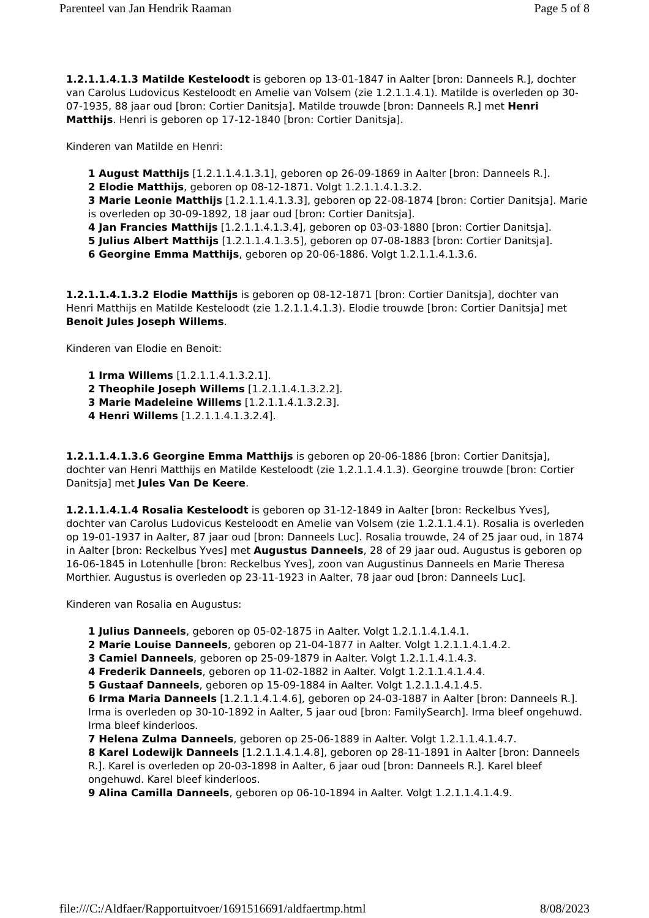Parenteel van Jan Hendrik Raaman Page 5 of 8
1.2.1.1.4.1.3 Matilde Kesteloodt is geboren op 13-01-1847 in Aalter [bron: Danneels R.], dochter van Carolus Ludovicus Kesteloodt en Amelie van Volsem (zie 1.2.1.1.4.1). Matilde is overleden op 30-07-1935, 88 jaar oud [bron: Cortier Danitsja]. Matilde trouwde [bron: Danneels R.] met Henri Matthijs. Henri is geboren op 17-12-1840 [bron: Cortier Danitsja].
Kinderen van Matilde en Henri:
1 August Matthijs [1.2.1.1.4.1.3.1], geboren op 26-09-1869 in Aalter [bron: Danneels R.].
2 Elodie Matthijs, geboren op 08-12-1871. Volgt 1.2.1.1.4.1.3.2.
3 Marie Leonie Matthijs [1.2.1.1.4.1.3.3], geboren op 22-08-1874 [bron: Cortier Danitsja]. Marie is overleden op 30-09-1892, 18 jaar oud [bron: Cortier Danitsja].
4 Jan Francies Matthijs [1.2.1.1.4.1.3.4], geboren op 03-03-1880 [bron: Cortier Danitsja].
5 Julius Albert Matthijs [1.2.1.1.4.1.3.5], geboren op 07-08-1883 [bron: Cortier Danitsja].
6 Georgine Emma Matthijs, geboren op 20-06-1886. Volgt 1.2.1.1.4.1.3.6.
1.2.1.1.4.1.3.2 Elodie Matthijs is geboren op 08-12-1871 [bron: Cortier Danitsja], dochter van Henri Matthijs en Matilde Kesteloodt (zie 1.2.1.1.4.1.3). Elodie trouwde [bron: Cortier Danitsja] met Benoit Jules Joseph Willems.
Kinderen van Elodie en Benoit:
1 Irma Willems [1.2.1.1.4.1.3.2.1].
2 Theophile Joseph Willems [1.2.1.1.4.1.3.2.2].
3 Marie Madeleine Willems [1.2.1.1.4.1.3.2.3].
4 Henri Willems [1.2.1.1.4.1.3.2.4].
1.2.1.1.4.1.3.6 Georgine Emma Matthijs is geboren op 20-06-1886 [bron: Cortier Danitsja], dochter van Henri Matthijs en Matilde Kesteloodt (zie 1.2.1.1.4.1.3). Georgine trouwde [bron: Cortier Danitsja] met Jules Van De Keere.
1.2.1.1.4.1.4 Rosalia Kesteloodt is geboren op 31-12-1849 in Aalter [bron: Reckelbus Yves], dochter van Carolus Ludovicus Kesteloodt en Amelie van Volsem (zie 1.2.1.1.4.1). Rosalia is overleden op 19-01-1937 in Aalter, 87 jaar oud [bron: Danneels Luc]. Rosalia trouwde, 24 of 25 jaar oud, in 1874 in Aalter [bron: Reckelbus Yves] met Augustus Danneels, 28 of 29 jaar oud. Augustus is geboren op 16-06-1845 in Lotenhulle [bron: Reckelbus Yves], zoon van Augustinus Danneels en Marie Theresa Morthier. Augustus is overleden op 23-11-1923 in Aalter, 78 jaar oud [bron: Danneels Luc].
Kinderen van Rosalia en Augustus:
1 Julius Danneels, geboren op 05-02-1875 in Aalter. Volgt 1.2.1.1.4.1.4.1.
2 Marie Louise Danneels, geboren op 21-04-1877 in Aalter. Volgt 1.2.1.1.4.1.4.2.
3 Camiel Danneels, geboren op 25-09-1879 in Aalter. Volgt 1.2.1.1.4.1.4.3.
4 Frederik Danneels, geboren op 11-02-1882 in Aalter. Volgt 1.2.1.1.4.1.4.4.
5 Gustaaf Danneels, geboren op 15-09-1884 in Aalter. Volgt 1.2.1.1.4.1.4.5.
6 Irma Maria Danneels [1.2.1.1.4.1.4.6], geboren op 24-03-1887 in Aalter [bron: Danneels R.]. Irma is overleden op 30-10-1892 in Aalter, 5 jaar oud [bron: FamilySearch]. Irma bleef ongehuwd. Irma bleef kinderloos.
7 Helena Zulma Danneels, geboren op 25-06-1889 in Aalter. Volgt 1.2.1.1.4.1.4.7.
8 Karel Lodewijk Danneels [1.2.1.1.4.1.4.8], geboren op 28-11-1891 in Aalter [bron: Danneels R.]. Karel is overleden op 20-03-1898 in Aalter, 6 jaar oud [bron: Danneels R.]. Karel bleef ongehuwd. Karel bleef kinderloos.
9 Alina Camilla Danneels, geboren op 06-10-1894 in Aalter. Volgt 1.2.1.1.4.1.4.9.
file:///C:/Aldfaer/Rapportuitvoer/1691516691/aldfaertmp.html 8/08/2023